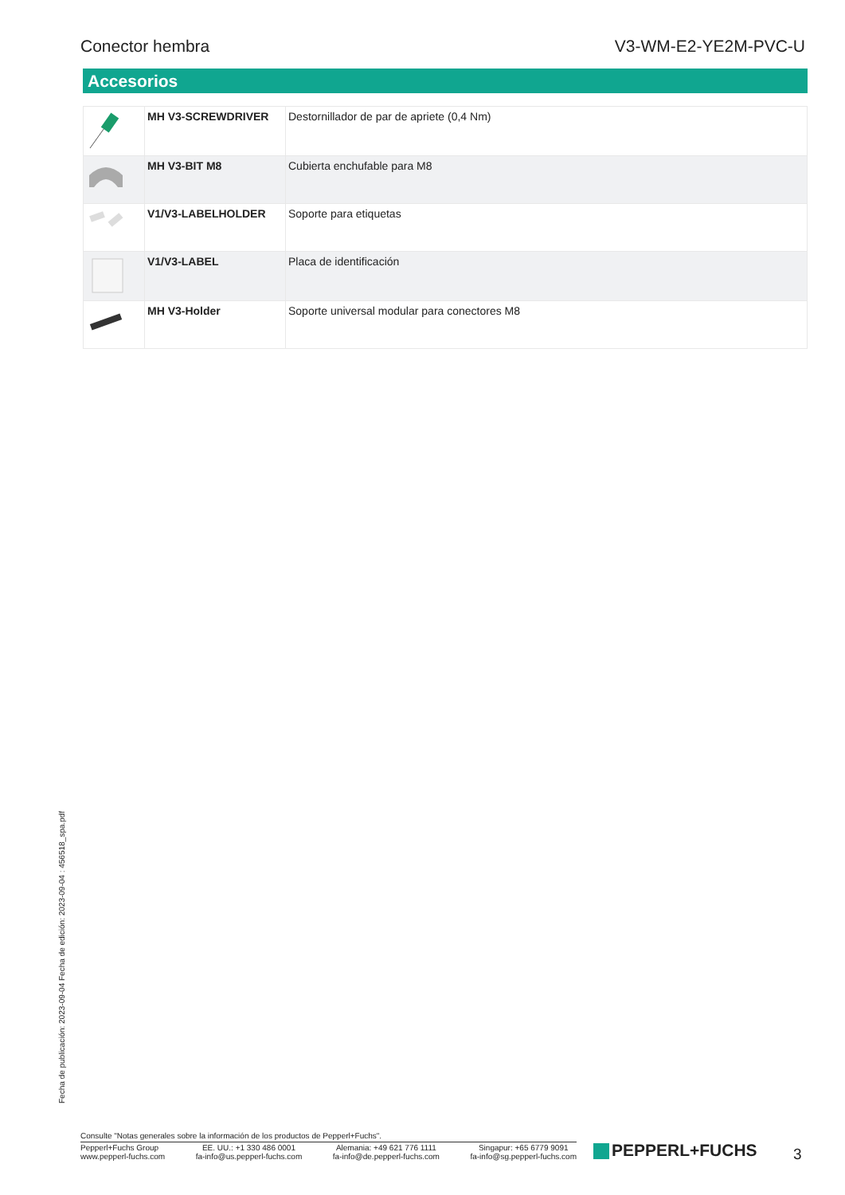Conector hembra V3-WM-E2-YE2M-PVC-U
Accesorios
| | MH V3-SCREWDRIVER | Destornillador de par de apriete (0,4 Nm) |
| | MH V3-BIT M8 | Cubierta enchufable para M8 |
| | V1/V3-LABELHOLDER | Soporte para etiquetas |
| | V1/V3-LABEL | Placa de identificación |
| | MH V3-Holder | Soporte universal modular para conectores M8 |
Fecha de publicación: 2023-09-04 Fecha de edición: 2023-09-04 : 456518_spa.pdf
Consulte "Notas generales sobre la información de los productos de Pepperl+Fuchs".
Pepperl+Fuchs Group
www.pepperl-fuchs.com
EE. UU.: +1 330 486 0001
fa-info@us.pepperl-fuchs.com
Alemania: +49 621 776 1111
fa-info@de.pepperl-fuchs.com
Singapur: +65 6779 9091
fa-info@sg.pepperl-fuchs.com
PEPPERL+FUCHS 3